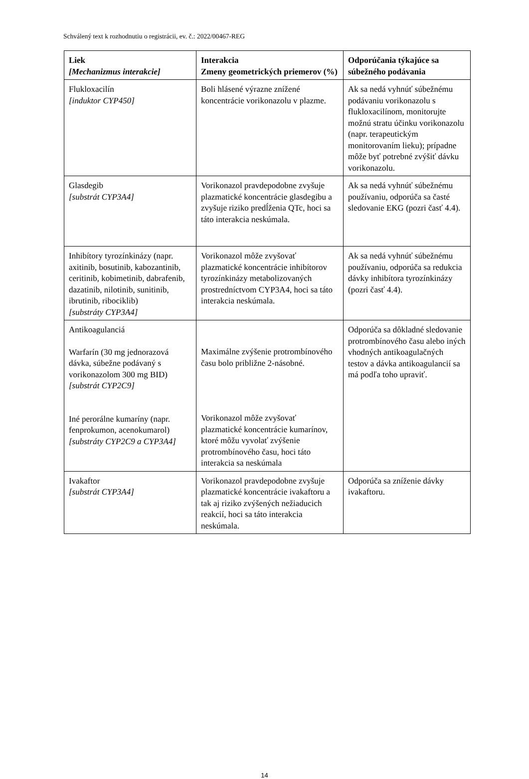Schválený text k rozhodnutiu o registrácii, ev. č.: 2022/00467-REG
| Liek [Mechanizmus interakcie] | Interakcia Zmeny geometrických priemerov (%) | Odporúčania týkajúce sa súbežného podávania |
| --- | --- | --- |
| Flukloxacilín [induktor CYP450] | Boli hlásené výrazne znížené koncentrácie vorikonazolu v plazme. | Ak sa nedá vyhnúť súbežnému podávaniu vorikonazolu s flukloxacilínom, monitorujte možnú stratu účinku vorikonazolu (napr. terapeutickým monitorovaním lieku); prípadne môže byť potrebné zvýšiť dávku vorikonazolu. |
| Glasdegib [substrát CYP3A4] | Vorikonazol pravdepodobne zvyšuje plazmatické koncentrácie glasdegibu a zvyšuje riziko predĺženia QTc, hoci sa táto interakcia neskúmala. | Ak sa nedá vyhnúť súbežnému používaniu, odporúča sa časté sledovanie EKG (pozri časť 4.4). |
| Inhibítory tyrozínkinázy (napr. axitinib, bosutinib, kabozantinib, ceritinib, kobimetinib, dabrafenib, dazatinib, nilotinib, sunitinib, ibrutinib, ribociklib) [substráty CYP3A4] | Vorikonazol môže zvyšovať plazmatické koncentrácie inhibítorov tyrozínkinázy metabolizovaných prostredníctvom CYP3A4, hoci sa táto interakcia neskúmala. | Ak sa nedá vyhnúť súbežnému používaniu, odporúča sa redukcia dávky inhibítora tyrozínkinázy (pozri časť 4.4). |
| Antikoagulanciá Warfarín (30 mg jednorazová dávka, súbežne podávaný s vorikonazolom 300 mg BID) [substrát CYP2C9] Iné perorálne kumaríny (napr. fenprokumon, acenokumarol) [substráty CYP2C9 a CYP3A4] | Maximálne zvýšenie protrombínového času bolo približne 2-násobné. Vorikonazol môže zvyšovať plazmatické koncentrácie kumarínov, ktoré môžu vyvolať zvýšenie protrombínového času, hoci táto interakcia sa neskúmala | Odporúča sa dôkladné sledovanie protrombínového času alebo iných vhodných antikoagulačných testov a dávka antikoagulancií sa má podľa toho upraviť. |
| Ivakaftor [substrát CYP3A4] | Vorikonazol pravdepodobne zvyšuje plazmatické koncentrácie ivakaftoru a tak aj riziko zvýšených nežiaducich reakcií, hoci sa táto interakcia neskúmala. | Odporúča sa zníženie dávky ivakaftoru. |
14